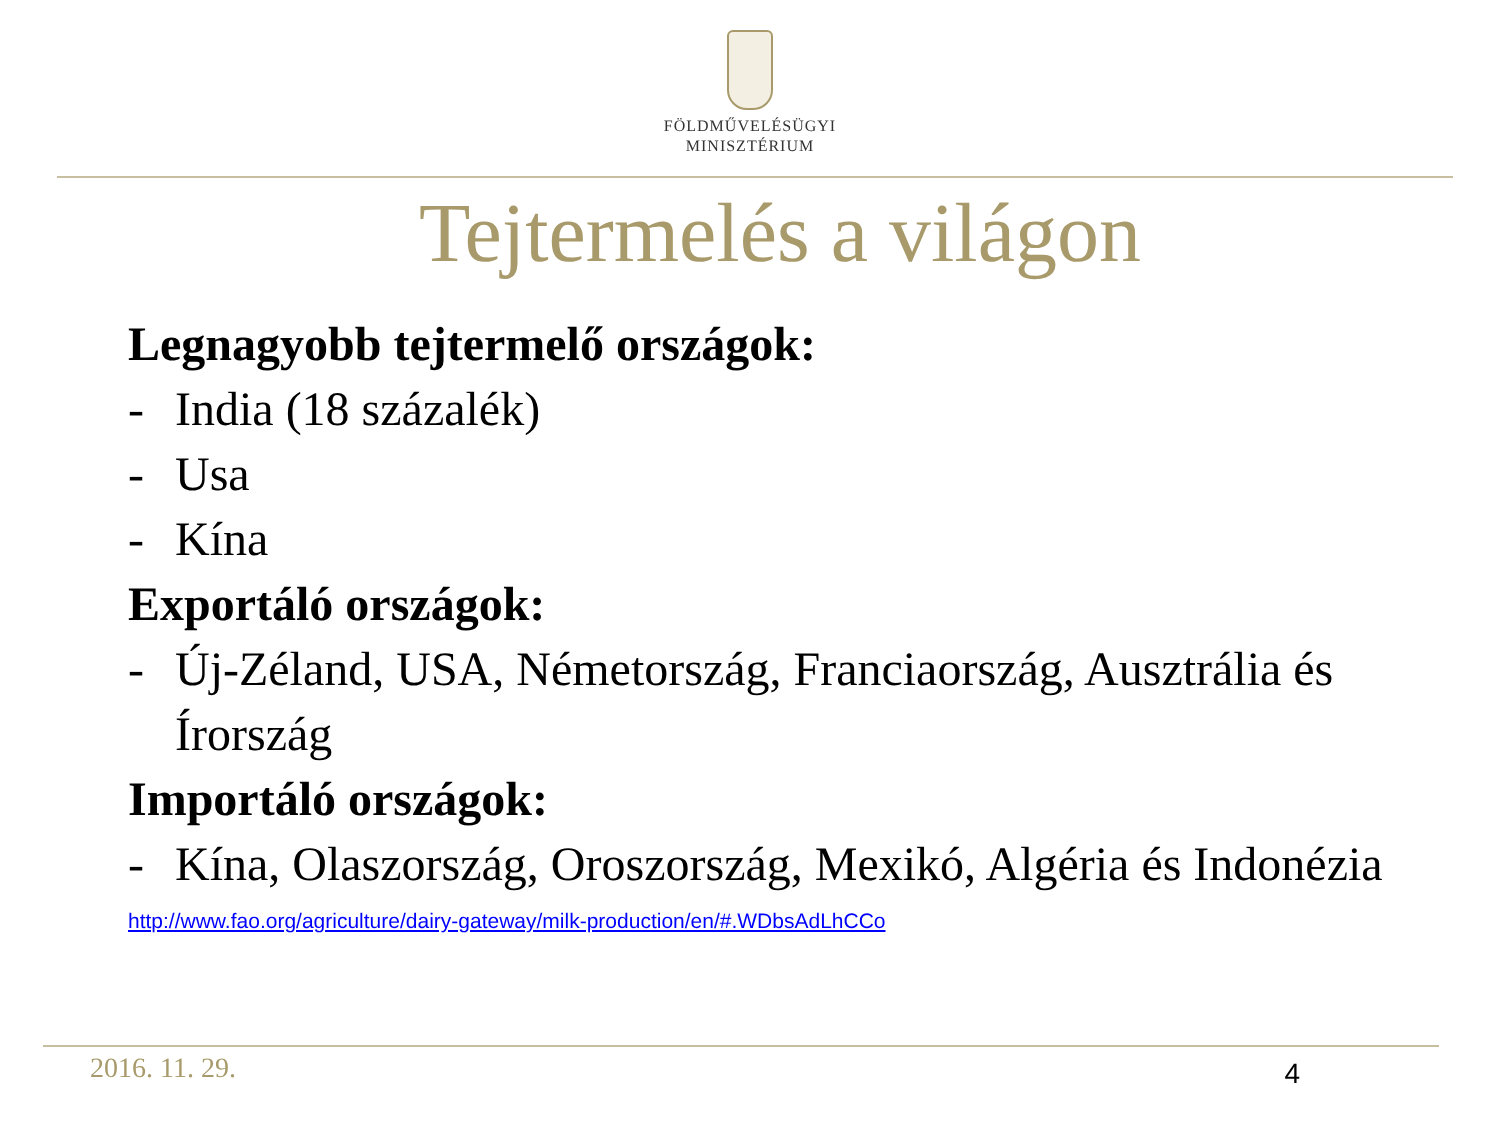FÖLDMŰVELÉSÜGYI
MINISZTÉRIUM
Tejtermelés a világon
Legnagyobb tejtermelő országok:
- India (18 százalék)
- Usa
- Kína
Exportáló országok:
- Új-Zéland, USA, Németország, Franciaország, Ausztrália és Írország
Importáló országok:
- Kína, Olaszország, Oroszország, Mexikó, Algéria és Indonézia
http://www.fao.org/agriculture/dairy-gateway/milk-production/en/#.WDbsAdLhCCo
2016. 11. 29. 4